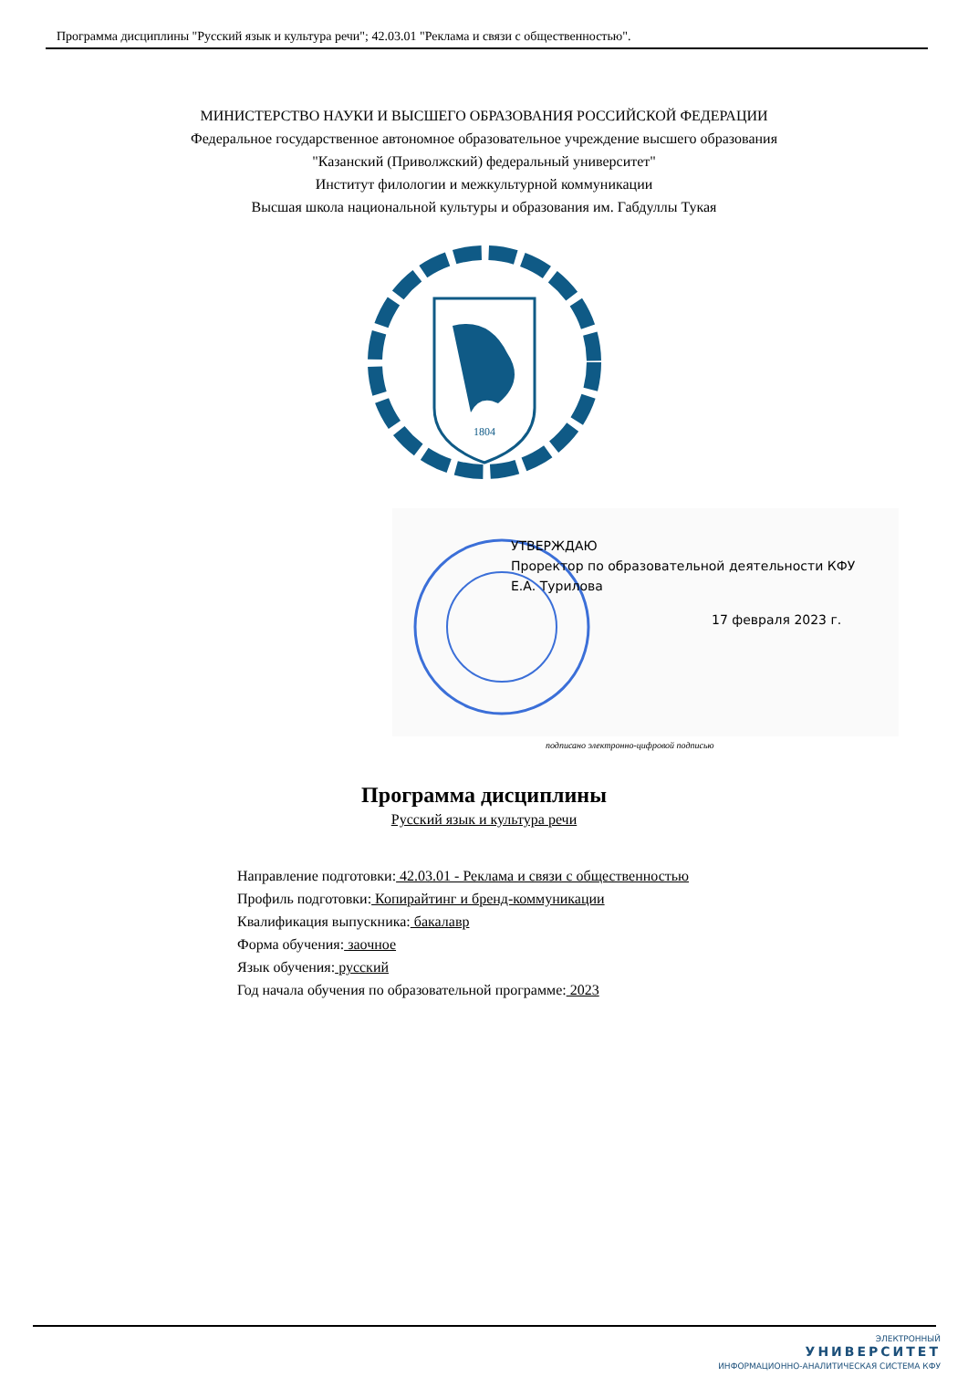Программа дисциплины "Русский язык и культура речи"; 42.03.01 "Реклама и связи с общественностью".
МИНИСТЕРСТВО НАУКИ И ВЫСШЕГО ОБРАЗОВАНИЯ РОССИЙСКОЙ ФЕДЕРАЦИИ
Федеральное государственное автономное образовательное учреждение высшего образования
"Казанский (Приволжский) федеральный университет"
Институт филологии и межкультурной коммуникации
Высшая школа национальной культуры и образования им. Габдуллы Тукая
1804
УТВЕРЖДАЮ
Проректор по образовательной деятельности КФУ
Е.А. Турилова
17 февраля 2023 г.
подписано электронно-цифровой подписью
Программа дисциплины
Русский язык и культура речи
Направление подготовки: 42.03.01 - Реклама и связи с общественностью
Профиль подготовки: Копирайтинг и бренд-коммуникации
Квалификация выпускника: бакалавр
Форма обучения: заочное
Язык обучения: русский
Год начала обучения по образовательной программе: 2023
ЭЛЕКТРОННЫЙ
УНИВЕРСИТЕТ
ИНФОРМАЦИОННО-АНАЛИТИЧЕСКАЯ СИСТЕМА КФУ